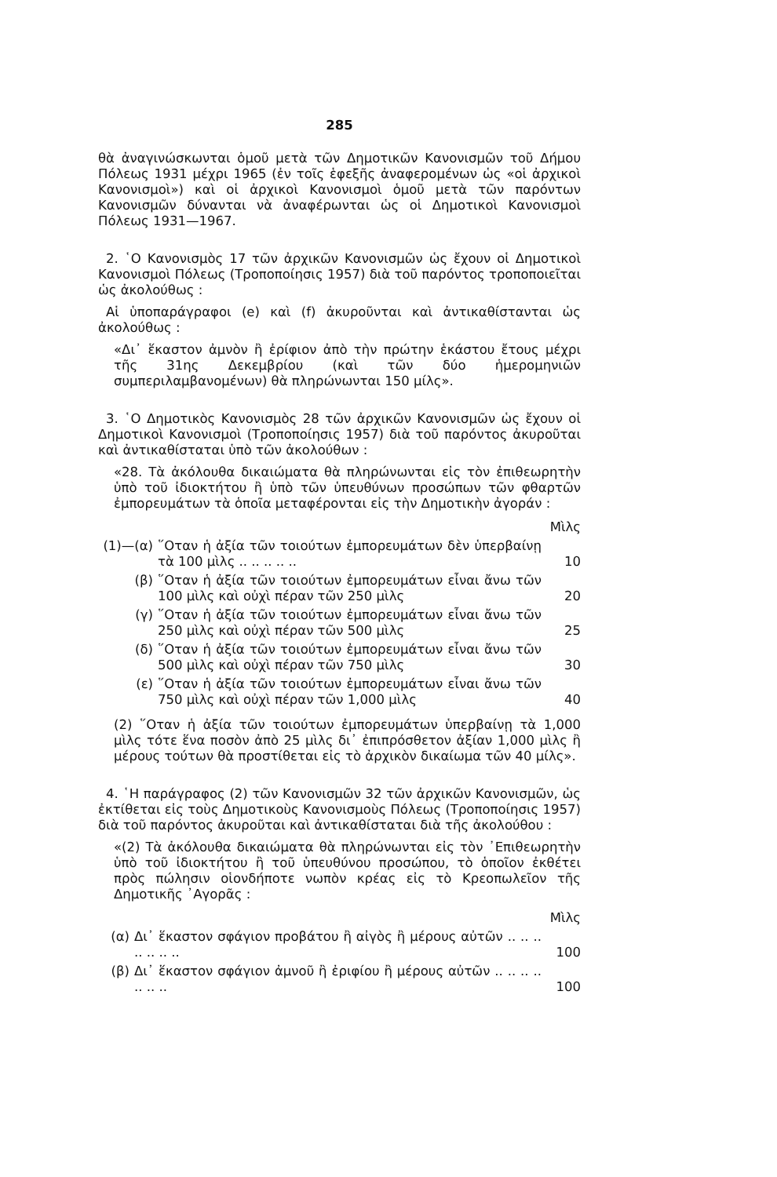285
θὰ ἀναγινώσκωνται ὁμοῦ μετὰ τῶν Δημοτικῶν Κανονισμῶν τοῦ Δήμου Πόλεως 1931 μέχρι 1965 (ἐν τοῖς ἑφεξῆς ἀναφερομένων ὡς «οἱ ἀρχικοὶ Κανονισμοὶ») καὶ οἱ ἀρχικοὶ Κανονισμοὶ ὁμοῦ μετὰ τῶν παρόντων Κανονισμῶν δύνανται νὰ ἀναφέρωνται ὡς οἱ Δημοτικοὶ Κανονισμοὶ Πόλεως 1931—1967.
2. ῾Ο Κανονισμὸς 17 τῶν ἀρχικῶν Κανονισμῶν ὡς ἔχουν οἱ Δημοτικοὶ Κανονισμοὶ Πόλεως (Τροποποίησις 1957) διὰ τοῦ παρόντος τροποποιεῖται ὡς ἀκολούθως :
Αἱ ὑποπαράγραφοι (e) καὶ (f) ἀκυροῦνται καὶ ἀντικαθίστανται ὡς ἀκολούθως :
«Δι᾽ ἕκαστον ἀμνὸν ἢ ἐρίφιον ἀπὸ τὴν πρώτην ἑκάστου ἔτους μέχρι τῆς 31ης Δεκεμβρίου (καὶ τῶν δύο ἡμερομηνιῶν συμπεριλαμβανομένων) θὰ πληρώνωνται 150 μίλς».
3. ῾Ο Δημοτικὸς Κανονισμὸς 28 τῶν ἀρχικῶν Κανονισμῶν ὡς ἔχουν οἱ Δημοτικοὶ Κανονισμοὶ (Τροποποίησις 1957) διὰ τοῦ παρόντος ἀκυροῦται καὶ ἀντικαθίσταται ὑπὸ τῶν ἀκολούθων :
«28. Τὰ ἀκόλουθα δικαιώματα θὰ πληρώνωνται εἰς τὸν ἐπιθεωρητὴν ὑπὸ τοῦ ἰδιοκτήτου ἢ ὑπὸ τῶν ὑπευθύνων προσώπων τῶν φθαρτῶν ἐμπορευμάτων τὰ ὁποῖα μεταφέρονται εἰς τὴν Δημοτικὴν ἀγοράν :
| | | Μὶλς |
| (1)—(α) | ῞Οταν ἡ ἀξία τῶν τοιούτων ἐμπορευμάτων δὲν ὑπερβαίνῃ τὰ 100 μὶλς .. .. .. .. .. | 10 |
| (β) | ῞Οταν ἡ ἀξία τῶν τοιούτων ἐμπορευμάτων εἶναι ἄνω τῶν 100 μὶλς καὶ οὐχὶ πέραν τῶν 250 μὶλς | 20 |
| (γ) | ῞Οταν ἡ ἀξία τῶν τοιούτων ἐμπορευμάτων εἶναι ἄνω τῶν 250 μὶλς καὶ οὐχὶ πέραν τῶν 500 μὶλς | 25 |
| (δ) | ῞Οταν ἡ ἀξία τῶν τοιούτων ἐμπορευμάτων εἶναι ἄνω τῶν 500 μὶλς καὶ οὐχὶ πέραν τῶν 750 μὶλς | 30 |
| (ε) | ῞Οταν ἡ ἀξία τῶν τοιούτων ἐμπορευμάτων εἶναι ἄνω τῶν 750 μὶλς καὶ οὐχὶ πέραν τῶν 1,000 μὶλς | 40 |
(2) ῞Οταν ἡ ἀξία τῶν τοιούτων ἐμπορευμάτων ὑπερβαίνῃ τὰ 1,000 μὶλς τότε ἕνα ποσὸν ἀπὸ 25 μὶλς δι᾽ ἐπιπρόσθετον ἀξίαν 1,000 μὶλς ἢ μέρους τούτων θὰ προστίθεται εἰς τὸ ἀρχικὸν δικαίωμα τῶν 40 μίλς».
4. ῾Η παράγραφος (2) τῶν Κανονισμῶν 32 τῶν ἀρχικῶν Κανονισμῶν, ὡς ἐκτίθεται εἰς τοὺς Δημοτικοὺς Κανονισμοὺς Πόλεως (Τροποποίησις 1957) διὰ τοῦ παρόντος ἀκυροῦται καὶ ἀντικαθίσταται διὰ τῆς ἀκολούθου :
«(2) Τὰ ἀκόλουθα δικαιώματα θὰ πληρώνωνται εἰς τὸν ᾽Επιθεωρητὴν ὑπὸ τοῦ ἰδιοκτήτου ἢ τοῦ ὑπευθύνου προσώπου, τὸ ὁποῖον ἐκθέτει πρὸς πώλησιν οἱονδήποτε νωπὸν κρέας εἰς τὸ Κρεοπωλεῖον τῆς Δημοτικῆς ᾽Αγορᾶς :
| | | Μὶλς |
| (α) | Δι᾽ ἕκαστον σφάγιον προβάτου ἢ αἰγὸς ἢ μέρους αὐτῶν .. .. .. .. .. .. .. | 100 |
| (β) | Δι᾽ ἕκαστον σφάγιον ἀμνοῦ ἢ ἐριφίου ἢ μέρους αὐτῶν .. .. .. .. .. .. .. | 100 |